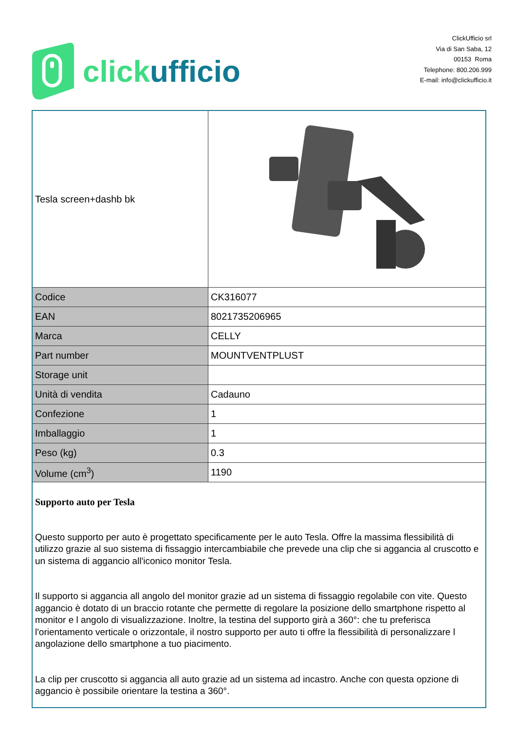click ufficio
ClickUfficio srl
Via di San Saba, 12
00153 Roma
Telephone: 800.206.999
E-mail: info@clickufficio.it
| Tesla screen+dashb bk | |
| Codice | CK316077 |
| EAN | 8021735206965 |
| Marca | CELLY |
| Part number | MOUNTVENTPLUST |
| Storage unit | |
| Unità di vendita | Cadauno |
| Confezione | 1 |
| Imballaggio | 1 |
| Peso (kg) | 0.3 |
| Volume (cm<sup>3</sup>) | 1190 |
| Supporto auto per Tesla Questo supporto per auto è progettato specificamente per le auto Tesla. Offre la massima flessibilità di utilizzo grazie al suo sistema di fissaggio intercambiabile che prevede una clip che si aggancia al cruscotto e un sistema di aggancio all'iconico monitor Tesla. Il supporto si aggancia all angolo del monitor grazie ad un sistema di fissaggio regolabile con vite. Questo aggancio è dotato di un braccio rotante che permette di regolare la posizione dello smartphone rispetto al monitor e l angolo di visualizzazione. Inoltre, la testina del supporto girà a 360°: che tu preferisca l'orientamento verticale o orizzontale, il nostro supporto per auto ti offre la flessibilità di personalizzare l angolazione dello smartphone a tuo piacimento. La clip per cruscotto si aggancia all auto grazie ad un sistema ad incastro. Anche con questa opzione di aggancio è possibile orientare la testina a 360°. | |